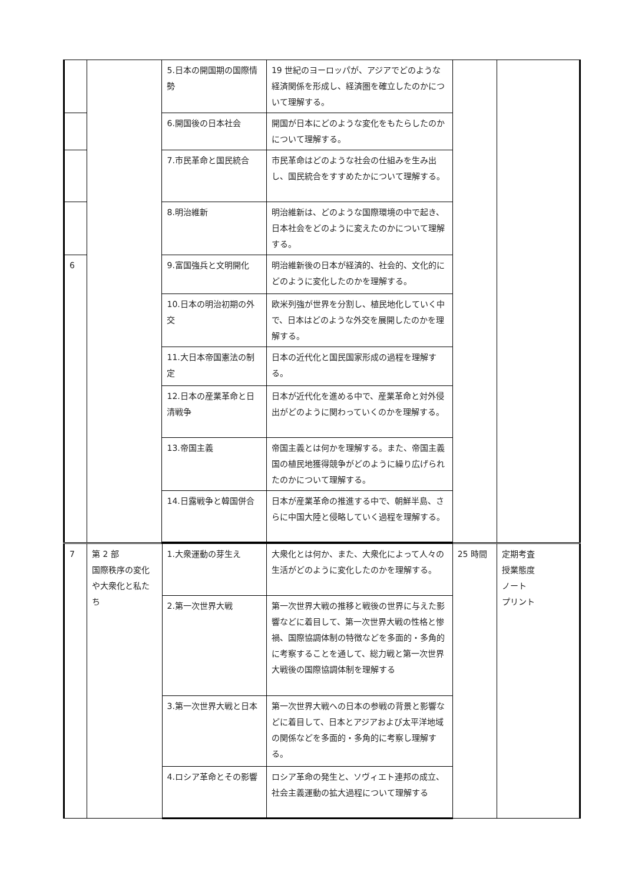| | | 5.日本の開国期の国際情勢 | 19 世紀のヨーロッパが、アジアでどのような経済関係を形成し、経済圏を確立したのかについて理解する。 | | |
| | | 6.開国後の日本社会 | 開国が日本にどのような変化をもたらしたのかについて理解する。 | | |
| | | 7.市民革命と国民統合 | 市民革命はどのような社会の仕組みを生み出し、国民統合をすすめたかについて理解する。 | | |
| | | 8.明治維新 | 明治維新は、どのような国際環境の中で起き、日本社会をどのように変えたのかについて理解する。 | | |
| 6 | | 9.富国強兵と文明開化 | 明治維新後の日本が経済的、社会的、文化的にどのように変化したのかを理解する。 | | |
| | | 10.日本の明治初期の外交 | 欧米列強が世界を分割し、植民地化していく中で、日本はどのような外交を展開したのかを理解する。 | | |
| | | 11.大日本帝国憲法の制定 | 日本の近代化と国民国家形成の過程を理解する。 | | |
| | | 12.日本の産業革命と日清戦争 | 日本が近代化を進める中で、産業革命と対外侵出がどのように関わっていくのかを理解する。 | | |
| | | 13.帝国主義 | 帝国主義とは何かを理解する。また、帝国主義国の植民地獲得競争がどのように繰り広げられたのかについて理解する。 | | |
| | | 14.日露戦争と韓国併合 | 日本が産業革命の推進する中で、朝鮮半島、さらに中国大陸と侵略していく過程を理解する。 | | |
| 7 | 第 2 部 国際秩序の変化や大衆化と私たち | 1.大衆運動の芽生え | 大衆化とは何か、また、大衆化によって人々の生活がどのように変化したのかを理解する。 | 25 時間 | 定期考査 授業態度 ノート プリント |
| | | 2.第一次世界大戦 | 第一次世界大戦の推移と戦後の世界に与えた影響などに着目して、第一次世界大戦の性格と惨禍、国際協調体制の特徴などを多面的・多角的に考察することを通して、総力戦と第一次世界大戦後の国際協調体制を理解する | | |
| | | 3.第一次世界大戦と日本 | 第一次世界大戦への日本の参戦の背景と影響などに着目して、日本とアジアおよび太平洋地域の関係などを多面的・多角的に考察し理解する。 | | |
| | | 4.ロシア革命とその影響 | ロシア革命の発生と、ソヴィエト連邦の成立、社会主義運動の拡大過程について理解する | | |